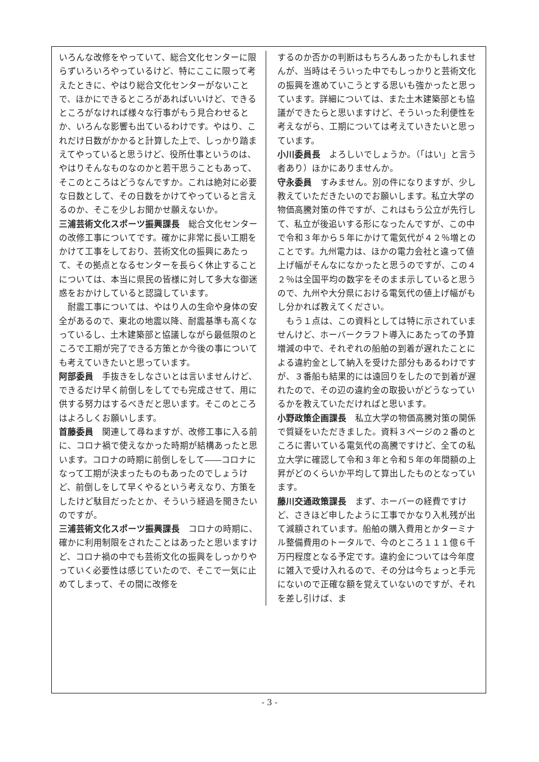いろんな改修をやっていて、総合文化センターに限らずいろいろやっているけど、特にここに限って考えたときに、やはり総合文化センターがないことで、ほかにできるところがあればいいけど、できるところがなければ様々な行事がもう見合わせるとか、いろんな影響も出ているわけです。やはり、これだけ日数がかかると計算した上で、しっかり踏まえてやっていると思うけど、役所仕事というのは、やはりそんなものなのかと若干思うこともあって、そこのところはどうなんですか。これは絶対に必要な日数として、その日数をかけてやっていると言えるのか、そこを少しお聞かせ願えないか。
三浦芸術文化スポーツ振興課長　総合文化センターの改修工事についてです。確かに非常に長い工期をかけて工事をしており、芸術文化の振興にあたって、その拠点となるセンターを長らく休止することについては、本当に県民の皆様に対して多大な御迷惑をおかけしていると認識しています。
　耐震工事については、やはり人の生命や身体の安全があるので、東北の地震以降、耐震基準も高くなっているし、土木建築部と協議しながら最低限のところで工期が完了できる方策とか今後の事についても考えていきたいと思っています。
阿部委員　手抜きをしなさいとは言いませんけど、できるだけ早く前倒しをしてでも完成させて、用に供する努力はするべきだと思います。そこのところはよろしくお願いします。
首藤委員　関連して尋ねますが、改修工事に入る前に、コロナ禍で使えなかった時期が結構あったと思います。コロナの時期に前倒しをして――コロナになって工期が決まったものもあったのでしょうけど、前倒しをして早くやるという考えなり、方策をしたけど駄目だったとか、そういう経過を聞きたいのですが。
三浦芸術文化スポーツ振興課長　コロナの時期に、確かに利用制限をされたことはあったと思いますけど、コロナ禍の中でも芸術文化の振興をしっかりやっていく必要性は感じていたので、そこで一気に止めてしまって、その間に改修を
するのか否かの判断はもちろんあったかもしれませんが、当時はそういった中でもしっかりと芸術文化の振興を進めていこうとする思いも強かったと思っています。詳細については、また土木建築部とも協議ができたらと思いますけど、そういった利便性を考えながら、工期については考えていきたいと思っています。
小川委員長　よろしいでしょうか。（「はい」と言う者あり）ほかにありませんか。
守永委員　すみません。別の件になりますが、少し教えていただきたいのでお願いします。私立大学の物価高騰対策の件ですが、これはもう公立が先行して、私立が後追いする形になったんですが、この中で令和３年から５年にかけて電気代が４２％増とのことです。九州電力は、ほかの電力会社と違って値上げ幅がそんなになかったと思うのですが、この４２％は全国平均の数字をそのまま示していると思うので、九州や大分県における電気代の値上げ幅がもし分かれば教えてください。
　もう１点は、この資料としては特に示されていませんけど、ホーバークラフト導入にあたっての予算増減の中で、それぞれの船舶の到着が遅れたことによる違約金として納入を受けた部分もあるわけですが、３番船も結果的には遠回りをしたので到着が遅れたので、その辺の違約金の取扱いがどうなっているかを教えていただければと思います。
小野政策企画課長　私立大学の物価高騰対策の関係で質疑をいただきました。資料３ページの２番のところに書いている電気代の高騰ですけど、全ての私立大学に確認して令和３年と令和５年の年間額の上昇がどのくらいか平均して算出したものとなっています。
藤川交通政策課長　まず、ホーバーの経費ですけど、さきほど申したように工事でかなり入札残が出て減額されています。船舶の購入費用とかターミナル整備費用のトータルで、今のところ１１１億６千万円程度となる予定です。違約金については今年度に雑入で受け入れるので、その分は今ちょっと手元にないので正確な額を覚えていないのですが、それを差し引けば、ま
- 3 -